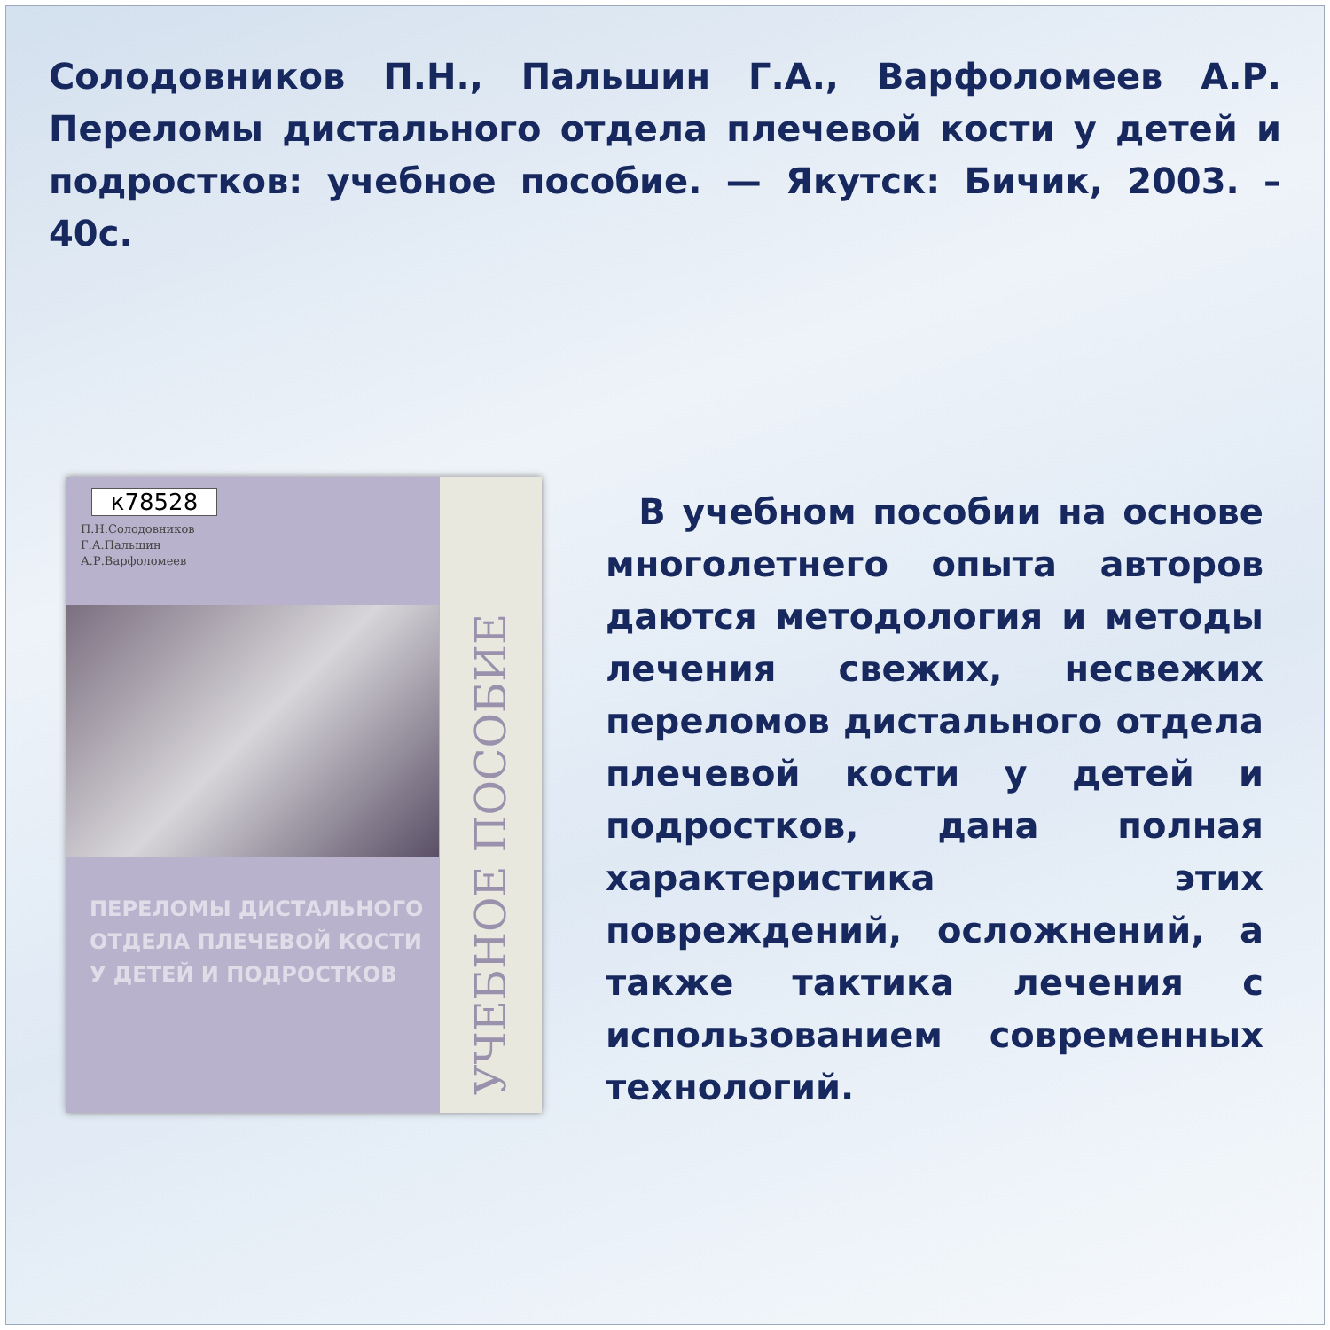Солодовников П.Н., Пальшин Г.А., Варфоломеев А.Р. Переломы дистального отдела плечевой кости у детей и подростков: учебное пособие. — Якутск: Бичик, 2003. – 40с.
к78528
П.Н.Солодовников
Г.А.Пальшин
А.Р.Варфоломеев
ПЕРЕЛОМЫ ДИСТАЛЬНОГО ОТДЕЛА ПЛЕЧЕВОЙ КОСТИ У ДЕТЕЙ И ПОДРОСТКОВ
УЧЕБНОЕ ПОСОБИЕ
В учебном пособии на основе многолетнего опыта авторов даются методология и методы лечения свежих, несвежих переломов дистального отдела плечевой кости у детей и подростков, дана полная характеристика этих повреждений, осложнений, а также тактика лечения с использованием современных технологий.